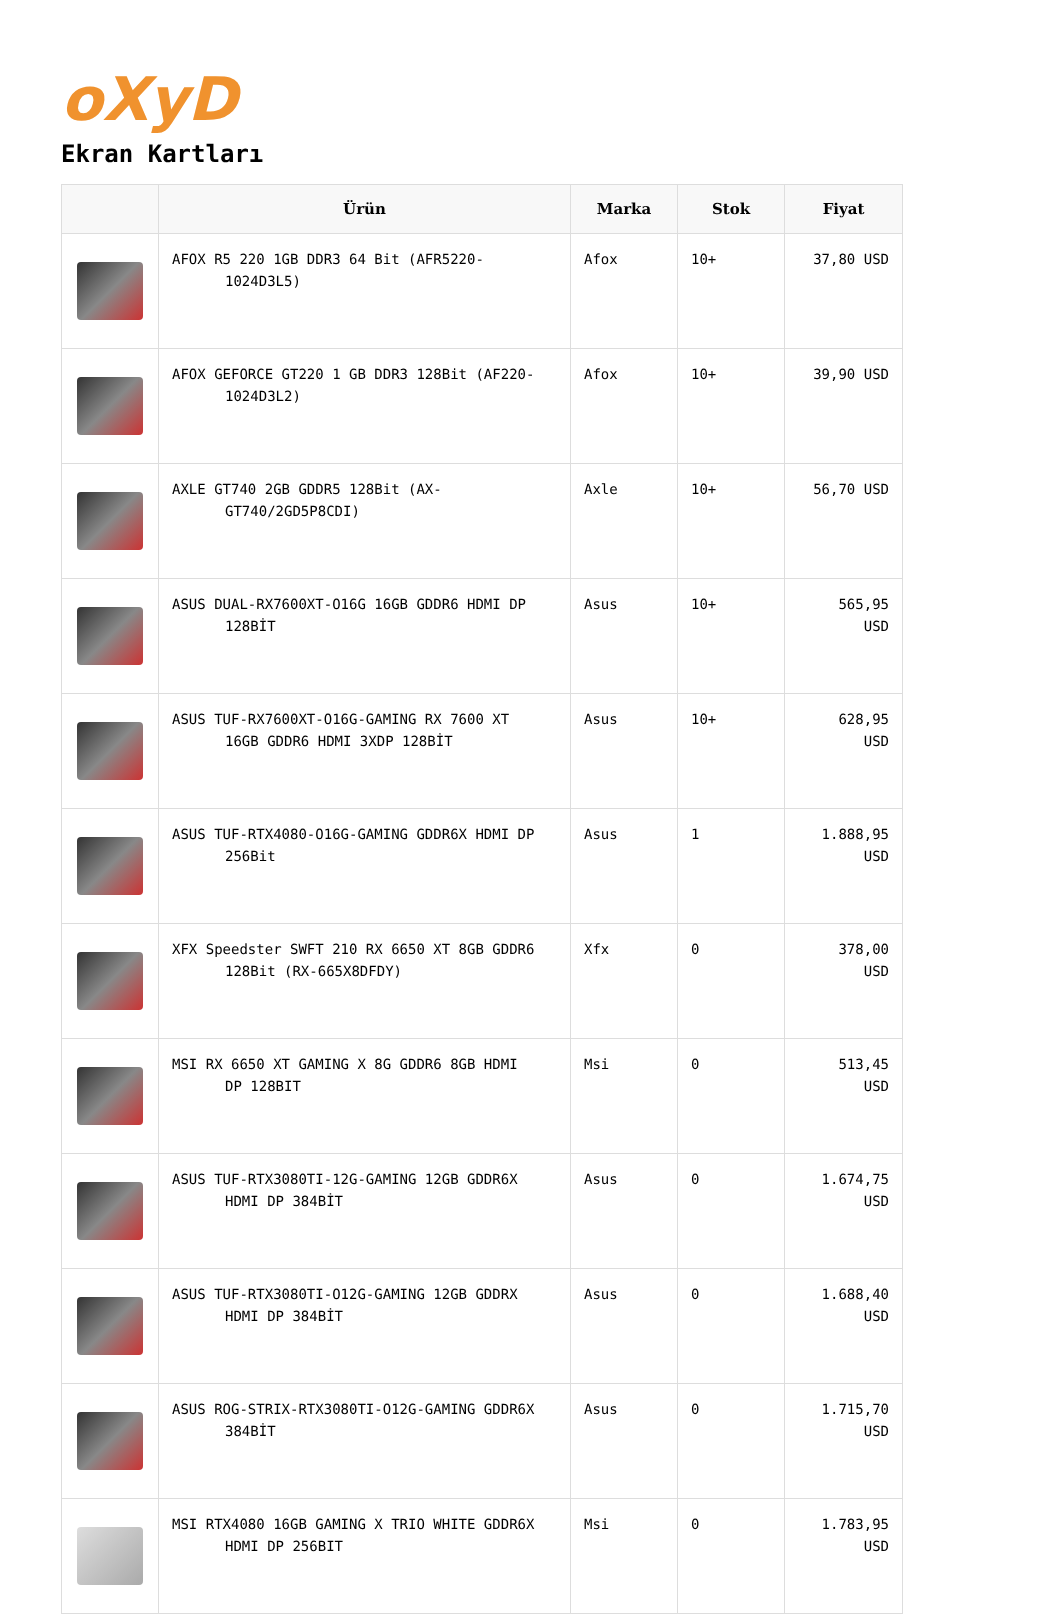oXyD
Ekran Kartları
| | Ürün | Marka | Stok | Fiyat |
| --- | --- | --- | --- | --- |
| | AFOX R5 220 1GB DDR3 64 Bit (AFR5220- 1024D3L5) | Afox | 10+ | 37,80 USD |
| | AFOX GEFORCE GT220 1 GB DDR3 128Bit (AF220- 1024D3L2) | Afox | 10+ | 39,90 USD |
| | AXLE GT740 2GB GDDR5 128Bit (AX- GT740/2GD5P8CDI) | Axle | 10+ | 56,70 USD |
| | ASUS DUAL-RX7600XT-O16G 16GB GDDR6 HDMI DP 128BİT | Asus | 10+ | 565,95 USD |
| | ASUS TUF-RX7600XT-O16G-GAMING RX 7600 XT 16GB GDDR6 HDMI 3XDP 128BİT | Asus | 10+ | 628,95 USD |
| | ASUS TUF-RTX4080-O16G-GAMING GDDR6X HDMI DP 256Bit | Asus | 1 | 1.888,95 USD |
| | XFX Speedster SWFT 210 RX 6650 XT 8GB GDDR6 128Bit (RX-665X8DFDY) | Xfx | 0 | 378,00 USD |
| | MSI RX 6650 XT GAMING X 8G GDDR6 8GB HDMI DP 128BIT | Msi | 0 | 513,45 USD |
| | ASUS TUF-RTX3080TI-12G-GAMING 12GB GDDR6X HDMI DP 384BİT | Asus | 0 | 1.674,75 USD |
| | ASUS TUF-RTX3080TI-O12G-GAMING 12GB GDDRX HDMI DP 384BİT | Asus | 0 | 1.688,40 USD |
| | ASUS ROG-STRIX-RTX3080TI-O12G-GAMING GDDR6X 384BİT | Asus | 0 | 1.715,70 USD |
| | MSI RTX4080 16GB GAMING X TRIO WHITE GDDR6X HDMI DP 256BIT | Msi | 0 | 1.783,95 USD |